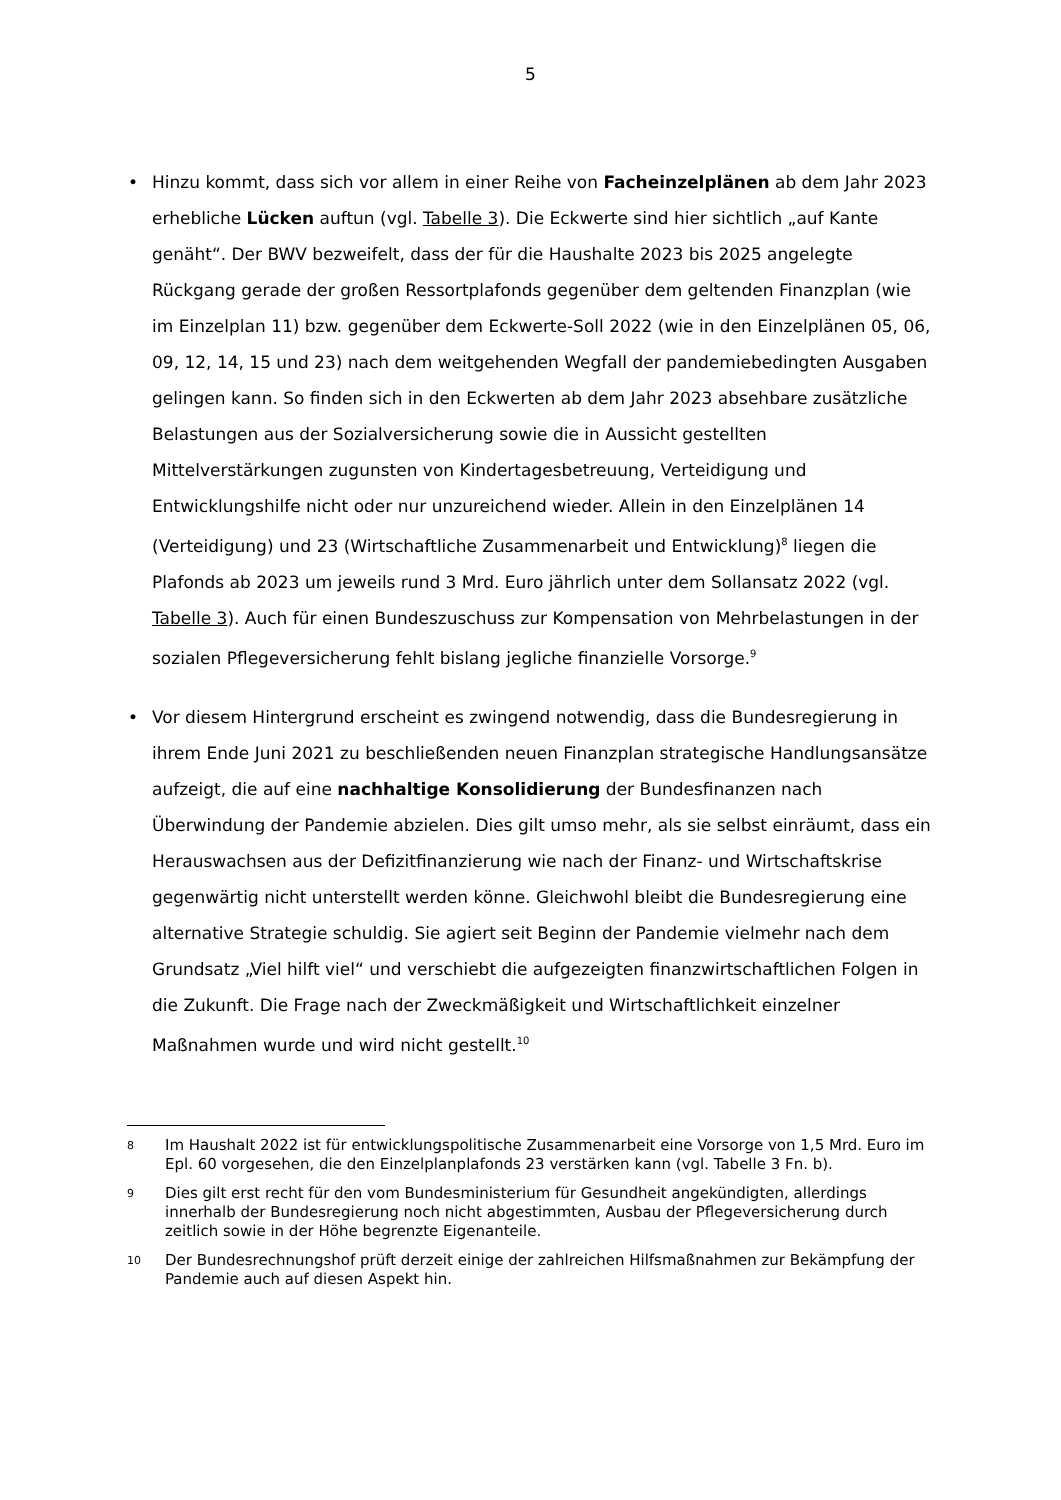5
• Hinzu kommt, dass sich vor allem in einer Reihe von Facheinzelplänen ab dem Jahr 2023 erhebliche Lücken auftun (vgl. Tabelle 3). Die Eckwerte sind hier sichtlich „auf Kante genäht“. Der BWV bezweifelt, dass der für die Haushalte 2023 bis 2025 angelegte Rückgang gerade der großen Ressortplafonds gegenüber dem geltenden Finanzplan (wie im Einzelplan 11) bzw. gegenüber dem Eckwerte-Soll 2022 (wie in den Einzelplänen 05, 06, 09, 12, 14, 15 und 23) nach dem weitgehenden Wegfall der pandemiebedingten Ausgaben gelingen kann. So finden sich in den Eckwerten ab dem Jahr 2023 absehbare zusätzliche Belastungen aus der Sozialversicherung sowie die in Aussicht gestellten Mittelverstärkungen zugunsten von Kindertagesbetreuung, Verteidigung und Entwicklungshilfe nicht oder nur unzureichend wieder. Allein in den Einzelplänen 14 (Verteidigung) und 23 (Wirtschaftliche Zusammenarbeit und Entwicklung)<sup>8</sup> liegen die Plafonds ab 2023 um jeweils rund 3 Mrd. Euro jährlich unter dem Sollansatz 2022 (vgl. Tabelle 3). Auch für einen Bundeszuschuss zur Kompensation von Mehrbelastungen in der sozialen Pflegeversicherung fehlt bislang jegliche finanzielle Vorsorge.<sup>9</sup>
• Vor diesem Hintergrund erscheint es zwingend notwendig, dass die Bundesregierung in ihrem Ende Juni 2021 zu beschließenden neuen Finanzplan strategische Handlungsansätze aufzeigt, die auf eine nachhaltige Konsolidierung der Bundesfinanzen nach Überwindung der Pandemie abzielen. Dies gilt umso mehr, als sie selbst einräumt, dass ein Herauswachsen aus der Defizitfinanzierung wie nach der Finanz- und Wirtschaftskrise gegenwärtig nicht unterstellt werden könne. Gleichwohl bleibt die Bundesregierung eine alternative Strategie schuldig. Sie agiert seit Beginn der Pandemie vielmehr nach dem Grundsatz „Viel hilft viel“ und verschiebt die aufgezeigten finanzwirtschaftlichen Folgen in die Zukunft. Die Frage nach der Zweckmäßigkeit und Wirtschaftlichkeit einzelner Maßnahmen wurde und wird nicht gestellt.<sup>10</sup>
8 Im Haushalt 2022 ist für entwicklungspolitische Zusammenarbeit eine Vorsorge von 1,5 Mrd. Euro im Epl. 60 vorgesehen, die den Einzelplanplafonds 23 verstärken kann (vgl. Tabelle 3 Fn. b).
9 Dies gilt erst recht für den vom Bundesministerium für Gesundheit angekündigten, allerdings innerhalb der Bundesregierung noch nicht abgestimmten, Ausbau der Pflegeversicherung durch zeitlich sowie in der Höhe begrenzte Eigenanteile.
10 Der Bundesrechnungshof prüft derzeit einige der zahlreichen Hilfsmaßnahmen zur Bekämpfung der Pandemie auch auf diesen Aspekt hin.